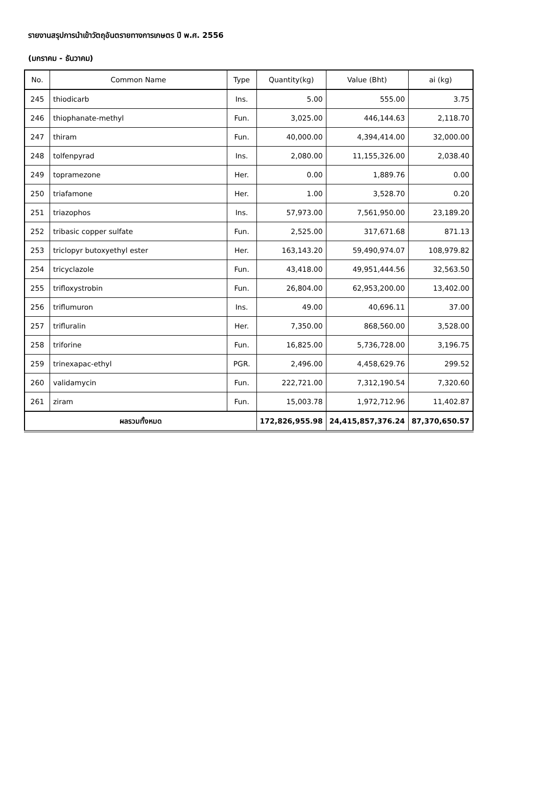รายงานสรุปการนำเข้าวัตถุอันตรายทางการเกษตร ปี พ.ศ. 2556
(มกราคม - ธันวาคม)
| No. | Common Name | Type | Quantity(kg) | Value (Bht) | ai (kg) |
| --- | --- | --- | --- | --- | --- |
| 245 | thiodicarb | Ins. | 5.00 | 555.00 | 3.75 |
| 246 | thiophanate-methyl | Fun. | 3,025.00 | 446,144.63 | 2,118.70 |
| 247 | thiram | Fun. | 40,000.00 | 4,394,414.00 | 32,000.00 |
| 248 | tolfenpyrad | Ins. | 2,080.00 | 11,155,326.00 | 2,038.40 |
| 249 | topramezone | Her. | 0.00 | 1,889.76 | 0.00 |
| 250 | triafamone | Her. | 1.00 | 3,528.70 | 0.20 |
| 251 | triazophos | Ins. | 57,973.00 | 7,561,950.00 | 23,189.20 |
| 252 | tribasic copper sulfate | Fun. | 2,525.00 | 317,671.68 | 871.13 |
| 253 | triclopyr butoxyethyl ester | Her. | 163,143.20 | 59,490,974.07 | 108,979.82 |
| 254 | tricyclazole | Fun. | 43,418.00 | 49,951,444.56 | 32,563.50 |
| 255 | trifloxystrobin | Fun. | 26,804.00 | 62,953,200.00 | 13,402.00 |
| 256 | triflumuron | Ins. | 49.00 | 40,696.11 | 37.00 |
| 257 | trifluralin | Her. | 7,350.00 | 868,560.00 | 3,528.00 |
| 258 | triforine | Fun. | 16,825.00 | 5,736,728.00 | 3,196.75 |
| 259 | trinexapac-ethyl | PGR. | 2,496.00 | 4,458,629.76 | 299.52 |
| 260 | validamycin | Fun. | 222,721.00 | 7,312,190.54 | 7,320.60 |
| 261 | ziram | Fun. | 15,003.78 | 1,972,712.96 | 11,402.87 |
| ผลรวมทั้งหมด | | | 172,826,955.98 | 24,415,857,376.24 | 87,370,650.57 |